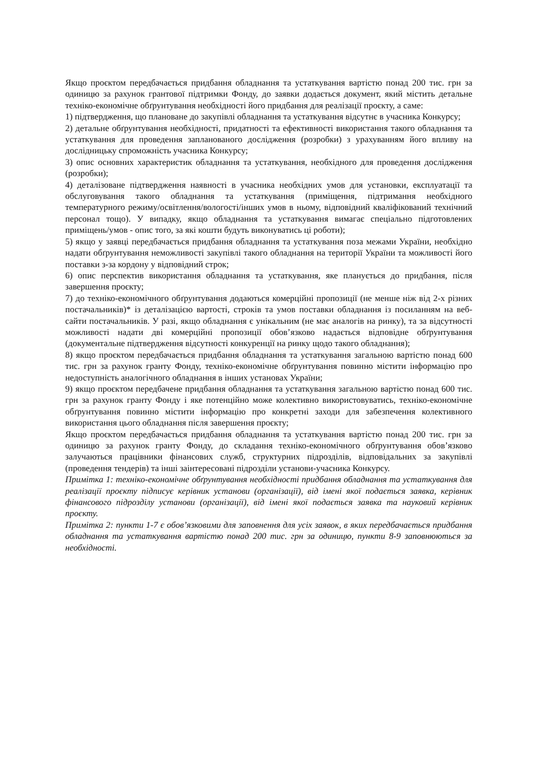Якщо проєктом передбачається придбання обладнання та устаткування вартістю понад 200 тис. грн за одиницю за рахунок грантової підтримки Фонду, до заявки додається документ, який містить детальне техніко-економічне обґрунтування необхідності його придбання для реалізації проєкту, а саме:
1) підтвердження, що плановане до закупівлі обладнання та устаткування відсутнє в учасника Конкурсу;
2) детальне обґрунтування необхідності, придатності та ефективності використання такого обладнання та устаткування для проведення запланованого дослідження (розробки) з урахуванням його впливу на дослідницьку спроможність учасника Конкурсу;
3) опис основних характеристик обладнання та устаткування, необхідного для проведення дослідження (розробки);
4) деталізоване підтвердження наявності в учасника необхідних умов для установки, експлуатації та обслуговування такого обладнання та устаткування (приміщення, підтримання необхідного температурного режиму/освітлення/вологості/інших умов в ньому, відповідний кваліфікований технічний персонал тощо). У випадку, якщо обладнання та устаткування вимагає спеціально підготовлених приміщень/умов - опис того, за які кошти будуть виконуватись ці роботи);
5) якщо у заявці передбачається придбання обладнання та устаткування поза межами України, необхідно надати обґрунтування неможливості закупівлі такого обладнання на території України та можливості його поставки з-за кордону у відповідний строк;
6) опис перспектив використання обладнання та устаткування, яке планується до придбання, після завершення проєкту;
7) до техніко-економічного обґрунтування додаються комерційні пропозиції (не менше ніж від 2-х різних постачальників)* із деталізацією вартості, строків та умов поставки обладнання із посиланням на веб-сайти постачальників. У разі, якщо обладнання є унікальним (не має аналогів на ринку), та за відсутності можливості надати дві комерційні пропозиції обов’язково надається відповідне обґрунтування (документальне підтвердження відсутності конкуренції на ринку щодо такого обладнання);
8) якщо проєктом передбачається придбання обладнання та устаткування загальною вартістю понад 600 тис. грн за рахунок гранту Фонду, техніко-економічне обґрунтування повинно містити інформацію про недоступність аналогічного обладнання в інших установах України;
9) якщо проєктом передбачене придбання обладнання та устаткування загальною вартістю понад 600 тис. грн за рахунок гранту Фонду і яке потенційно може колективно використовуватись, техніко-економічне обґрунтування повинно містити інформацію про конкретні заходи для забезпечення колективного використання цього обладнання після завершення проєкту;
Якщо проєктом передбачається придбання обладнання та устаткування вартістю понад 200 тис. грн за одиницю за рахунок гранту Фонду, до складання техніко-економічного обґрунтування обов’язково залучаються працівники фінансових служб, структурних підрозділів, відповідальних за закупівлі (проведення тендерів) та інші заінтересовані підрозділи установи-учасника Конкурсу.
Примітка 1: техніко-економічне обґрунтування необхідності придбання обладнання та устаткування для реалізації проєкту підписує керівник установи (організації), від імені якої подається заявка, керівник фінансового підрозділу установи (організації), від імені якої подається заявка та науковий керівник проєкту.
Примітка 2: пункти 1-7 є обов’язковими для заповнення для усіх заявок, в яких передбачається придбання обладнання та устаткування вартістю понад 200 тис. грн за одиницю, пункти 8-9 заповнюються за необхідності.